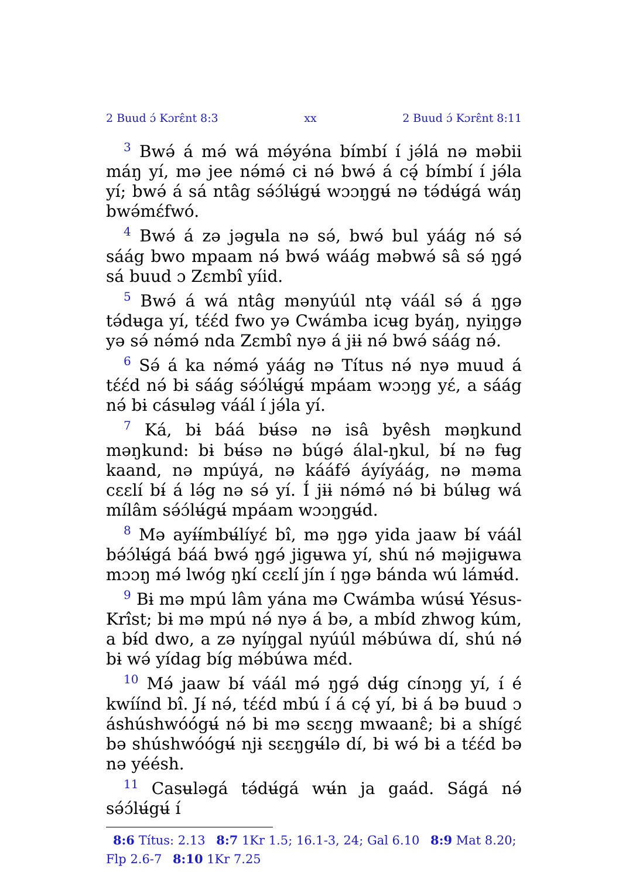2 Buud ɔ́ Kɔrɛ̂nt 8:3 xx 2 Buud ɔ́ Kɔrɛ̂nt 8:11
<sup>3</sup> Bwə́ á mə́ wá mə́yə́na bímbí í jə́lá nə məbii máŋ yí, mə jee nə́mə́ cɨ nə́ bwə́ á cə̨́ bímbí í jə́la yí; bwə́ á sá ntâg sə́ɔ́lʉ́gʉ́ wɔɔŋgʉ́ nə tə́dʉ́gá wáŋ bwə́mɛ́fwó.
<sup>4</sup> Bwə́ á zə jəgʉla nə sə́, bwə́ bul yáág nə́ sə́ sáág bwo mpaam nə́ bwə́ wáág məbwə́ sâ sə́ ŋgə́ sá buud ɔ Zɛmbî yíid.
<sup>5</sup> Bwə́ á wá ntâg mənyúúl ntə̨ váál sə́ á ŋgə tə́dʉga yí, tɛ́ɛ́d fwo yə Cwámba icʉg byáŋ, nyiŋgə yə sə́ nə́mə́ nda Zɛmbî nyə á jɨɨ nə́ bwə́ sáág nə́.
<sup>6</sup> Sə́ á ka nə́mə́ yáág nə Títus nə́ nyə muud á tɛ́ɛ́d nə́ bɨ sáág sə́ɔ́lʉ́gʉ́ mpáam wɔɔŋg yɛ́, a sáág nə́ bɨ cásʉləg váál í jə́la yí.
<sup>7</sup> Ká, bɨ báá bʉ́sə nə isâ byêsh məŋkund məŋkund: bɨ bʉ́sə nə búgə́ álal-ŋkul, bɨ́ nə fʉg kaand, nə mpúyá, nə kááfə́ áyíyáág, nə məma cɛɛlí bɨ́ á lə́g nə sə́ yí. Í jɨɨ nə́mə́ nə́ bɨ búlʉg wá mílâm sə́ɔ́lʉ́gʉ́ mpáam wɔɔŋgʉ́d.
<sup>8</sup> Mə ayɨ́ɨ́mbʉ́líyɛ́ bî, mə ŋgə yida jaaw bɨ́ váál bə́ɔ́lʉ́gá báá bwə́ ŋgə́ jigʉwa yí, shú nə́ məjigʉwa mɔɔŋ mə́ lwóg ŋkí cɛɛlí jín í ŋgə bánda wú lámʉ́d.
<sup>9</sup> Bɨ mə mpú lâm yána mə Cwámba wúsʉ́ Yésus-Krîst; bɨ mə mpú nə́ nyə á bə, a mbíd zhwog kúm, a bɨ́d dwo, a zə nyíŋgal nyúúl mə́búwa dí, shú nə́ bɨ wə́ yídag bíg mə́búwa mɛ́d.
<sup>10</sup> Mə́ jaaw bɨ́ váál mə́ ŋgə́ dʉ́g cínɔŋg yí, í é kwíínd bî. Jɨ́ nə́, tɛ́ɛ́d mbú í á cə̨́ yí, bɨ á bə buud ɔ áshúshwóógʉ́ nə́ bɨ mə sɛɛŋg mwaanɛ̂; bɨ a shígɛ́ bə shúshwóógʉ́ njɨ sɛɛŋgʉ́lə dí, bɨ wə́ bɨ a tɛ́ɛ́d bə nə yéésh.
<sup>11</sup> Casʉləgá tə́dʉ́gá wʉ́n ja gaád. Ságá nə́ sə́ɔ́lʉ́gʉ́ í
8:6 Títus: 2.13 8:7 1Kr 1.5; 16.1-3, 24; Gal 6.10 8:9 Mat 8.20; Flp 2.6-7 8:10 1Kr 7.25